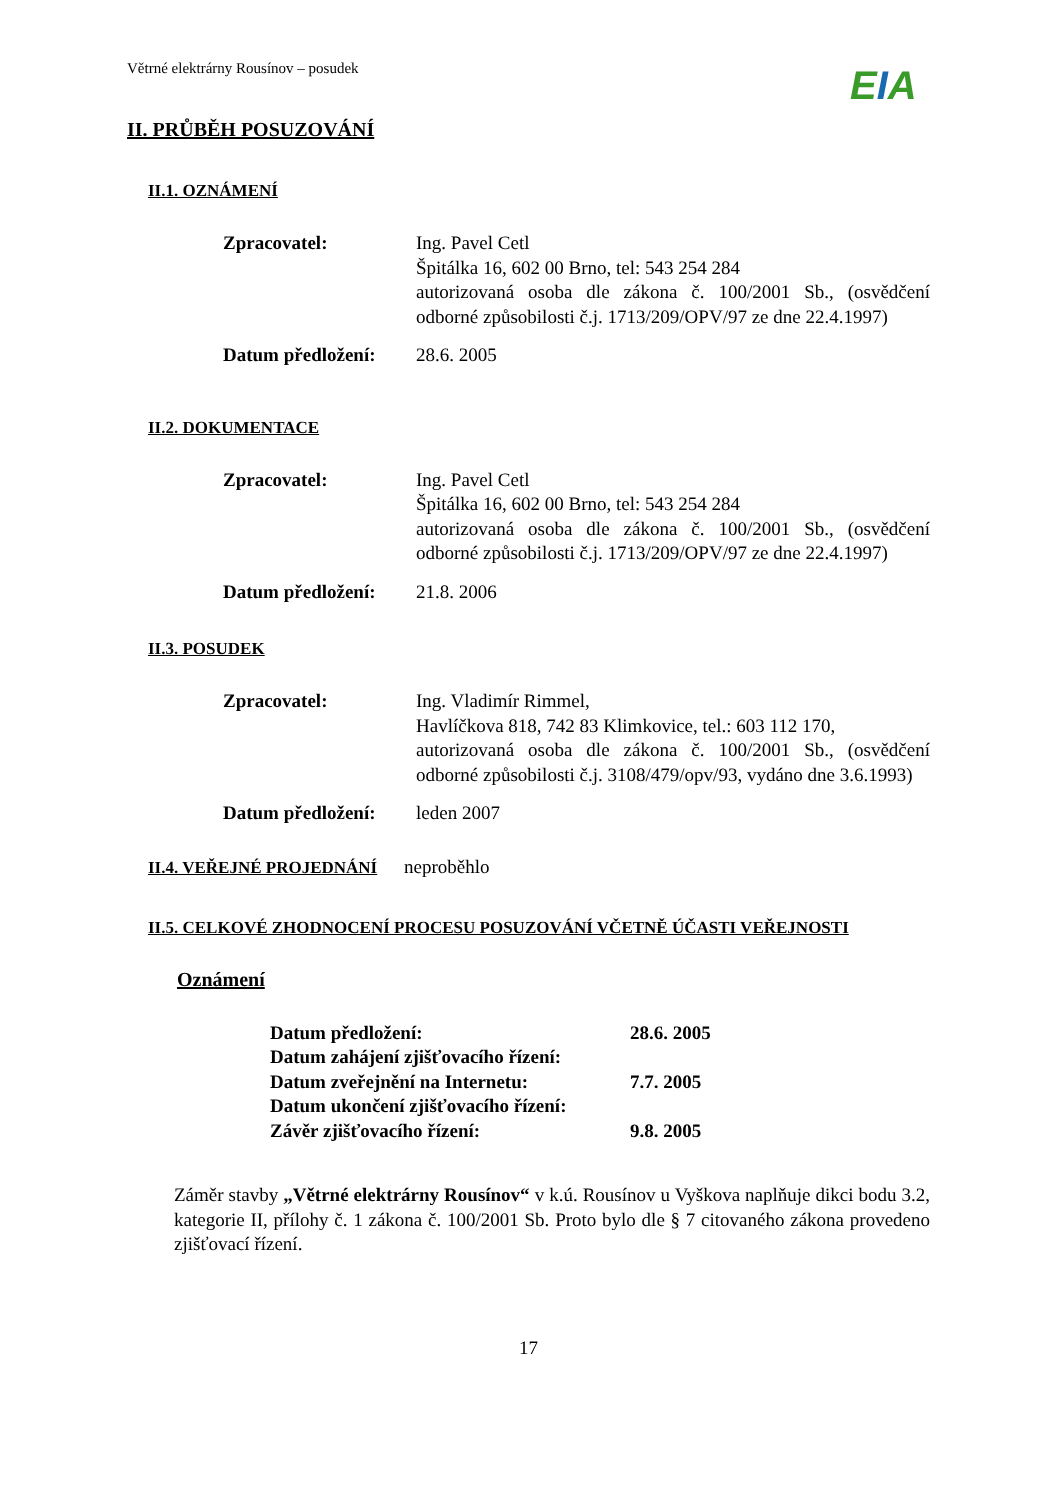Větrné elektrárny Rousínov – posudek
EIA
II. PRŮBĚH POSUZOVÁNÍ
II.1. OZNÁMENÍ
Zpracovatel: Ing. Pavel Cetl
Špitálka 16, 602 00 Brno, tel: 543 254 284
autorizovaná osoba dle zákona č. 100/2001 Sb., (osvědčení odborné způsobilosti č.j. 1713/209/OPV/97 ze dne 22.4.1997)
Datum předložení:
28.6. 2005
II.2. DOKUMENTACE
Zpracovatel: Ing. Pavel Cetl
Špitálka 16, 602 00 Brno, tel: 543 254 284
autorizovaná osoba dle zákona č. 100/2001 Sb., (osvědčení odborné způsobilosti č.j. 1713/209/OPV/97 ze dne 22.4.1997)
Datum předložení:
21.8. 2006
II.3. POSUDEK
Zpracovatel: Ing. Vladimír Rimmel,
Havlíčkova 818, 742 83 Klimkovice, tel.: 603 112 170,
autorizovaná osoba dle zákona č. 100/2001 Sb., (osvědčení odborné způsobilosti č.j. 3108/479/opv/93, vydáno dne 3.6.1993)
Datum předložení:
leden 2007
II.4. VEŘEJNÉ PROJEDNÁNÍ
neproběhlo
II.5. CELKOVÉ ZHODNOCENÍ PROCESU POSUZOVÁNÍ VČETNĚ ÚČASTI VEŘEJNOSTI
Oznámení
| Datum předložení: | 28.6. 2005 |
| Datum zahájení zjišťovacího řízení: | |
| Datum zveřejnění na Internetu: | 7.7. 2005 |
| Datum ukončení zjišťovacího řízení: | |
| Závěr zjišťovacího řízení: | 9.8. 2005 |
Záměr stavby „Větrné elektrárny Rousínov“ v k.ú. Rousínov u Vyškova naplňuje dikci bodu 3.2, kategorie II, přílohy č. 1 zákona č. 100/2001 Sb. Proto bylo dle § 7 citovaného zákona provedeno zjišťovací řízení.
17